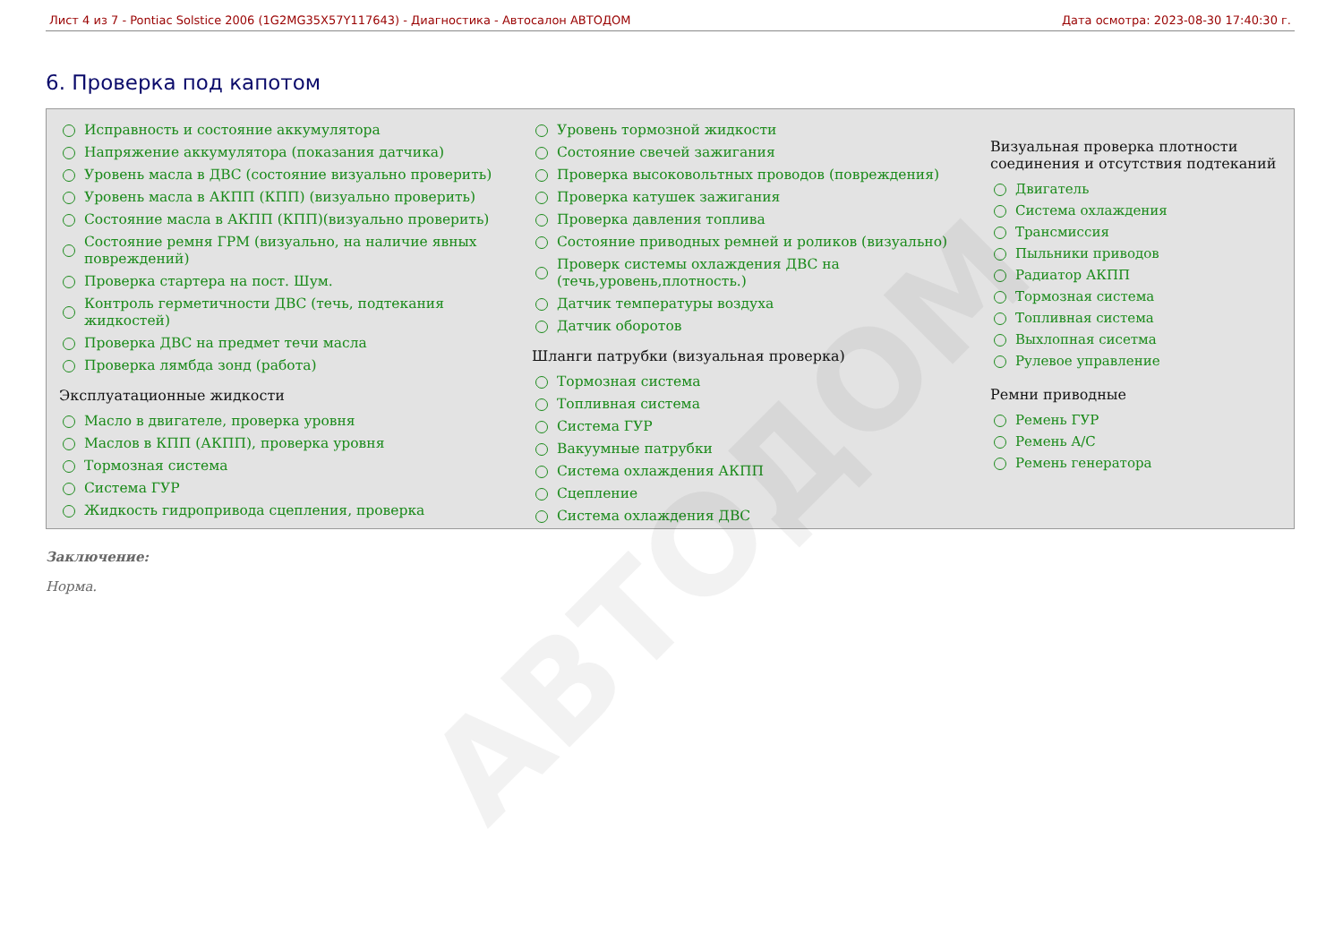Лист 4 из 7 - Pontiac Solstice 2006 (1G2MG35X57Y117643) - Диагностика - Автосалон АВТОДОМ Дата осмотра: 2023-08-30 17:40:30 г.
6. Проверка под капотом
Исправность и состояние аккумулятора
Напряжение аккумулятора (показания датчика)
Уровень масла в ДВС (состояние визуально проверить)
Уровень масла в АКПП (КПП) (визуально проверить)
Состояние масла в АКПП (КПП)(визуально проверить)
Состояние ремня ГРМ (визуально, на наличие явных повреждений)
Проверка стартера на пост. Шум.
Контроль герметичности ДВС (течь, подтекания жидкостей)
Проверка ДВС на предмет течи масла
Проверка лямбда зонд (работа)
Эксплуатационные жидкости
Масло в двигателе, проверка уровня
Маслов в КПП (АКПП), проверка уровня
Тормозная система
Система ГУР
Жидкость гидропривода сцепления, проверка
Уровень тормозной жидкости
Состояние свечей зажигания
Проверка высоковольтных проводов (повреждения)
Проверка катушек зажигания
Проверка давления топлива
Состояние приводных ремней и роликов (визуально)
Проверк системы охлаждения ДВС на (течь,уровень,плотность.)
Датчик температуры воздуха
Датчик оборотов
Шланги патрубки (визуальная проверка)
Тормозная система
Топливная система
Система ГУР
Вакуумные патрубки
Система охлаждения АКПП
Сцепление
Система охлаждения ДВС
Визуальная проверка плотности соединения и отсутствия подтеканий
Двигатель
Система охлаждения
Трансмиссия
Пыльники приводов
Радиатор АКПП
Тормозная система
Топливная система
Выхлопная сисетма
Рулевое управление
Ремни приводные
Ремень ГУР
Ремень A/C
Ремень генератора
Заключение:
Норма.
АВТОДОМ